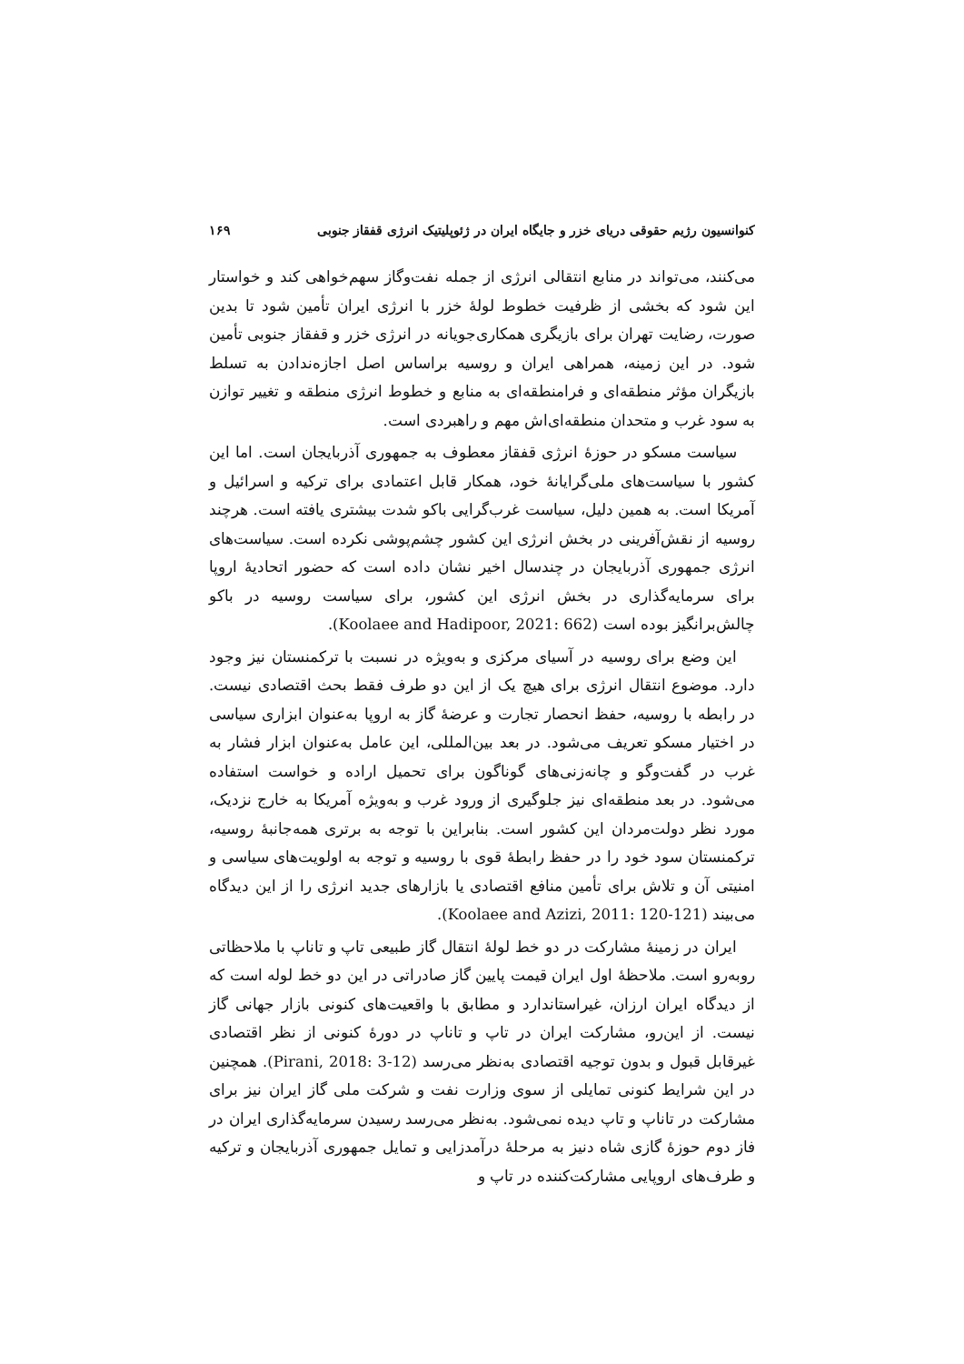کنوانسیون رژیم حقوقی دریای خزر و جایگاه ایران در ژئوپلیتیک انرژی قفقاز جنوبی ۱۶۹
می‌کنند، می‌تواند در منابع انتقالی انرژی از جمله نفت‌وگاز سهم‌خواهی کند و خواستار این شود که بخشی از ظرفیت خطوط لولهٔ خزر با انرژی ایران تأمین شود تا بدین صورت، رضایت تهران برای بازیگری همکاری‌جویانه در انرژی خزر و قفقاز جنوبی تأمین شود. در این زمینه، همراهی ایران و روسیه براساس اصل اجازه‌ندادن به تسلط بازیگران مؤثر منطقه‌ای و فرامنطقه‌ای به منابع و خطوط انرژی منطقه و تغییر توازن به سود غرب و متحدان منطقه‌ای‌اش مهم و راهبردی است.
سیاست مسکو در حوزهٔ انرژی قفقاز معطوف به جمهوری آذربایجان است. اما این کشور با سیاست‌های ملی‌گرایانهٔ خود، همکار قابل اعتمادی برای ترکیه و اسرائیل و آمریکا است. به همین دلیل، سیاست غرب‌گرایی باکو شدت بیشتری یافته است. هرچند روسیه از نقش‌آفرینی در بخش انرژی این کشور چشم‌پوشی نکرده است. سیاست‌های انرژی جمهوری آذربایجان در چندسال اخیر نشان داده است که حضور اتحادیهٔ اروپا برای سرمایه‌گذاری در بخش انرژی این کشور، برای سیاست روسیه در باکو چالش‌برانگیز بوده است (Koolaee and Hadipoor, 2021: 662).
این وضع برای روسیه در آسیای مرکزی و به‌ویژه در نسبت با ترکمنستان نیز وجود دارد. موضوع انتقال انرژی برای هیچ یک از این دو طرف فقط بحث اقتصادی نیست. در رابطه با روسیه، حفظ انحصار تجارت و عرضهٔ گاز به اروپا به‌عنوان ابزاری سیاسی در اختیار مسکو تعریف می‌شود. در بعد بین‌المللی، این عامل به‌عنوان ابزار فشار به غرب در گفت‌وگو و چانه‌زنی‌های گوناگون برای تحمیل اراده و خواست استفاده می‌شود. در بعد منطقه‌ای نیز جلوگیری از ورود غرب و به‌ویژه آمریکا به خارج نزدیک، مورد نظر دولت‌مردان این کشور است. بنابراین با توجه به برتری همه‌جانبهٔ روسیه، ترکمنستان سود خود را در حفظ رابطهٔ قوی با روسیه و توجه به اولویت‌های سیاسی و امنیتی آن و تلاش برای تأمین منافع اقتصادی یا بازارهای جدید انرژی را از این دیدگاه می‌بیند (Koolaee and Azizi, 2011: 120-121).
ایران در زمینهٔ مشارکت در دو خط لولهٔ انتقال گاز طبیعی تاپ و تاناپ با ملاحظاتی روبه‌رو است. ملاحظهٔ اول ایران قیمت پایین گاز صادراتی در این دو خط لوله است که از دیدگاه ایران ارزان، غیراستاندارد و مطابق با واقعیت‌های کنونی بازار جهانی گاز نیست. از این‌رو، مشارکت ایران در تاپ و تاناپ در دورهٔ کنونی از نظر اقتصادی غیرقابل قبول و بدون توجیه اقتصادی به‌نظر می‌رسد (Pirani, 2018: 3-12). همچنین در این شرایط کنونی تمایلی از سوی وزارت نفت و شرکت ملی گاز ایران نیز برای مشارکت در تاناپ و تاپ دیده نمی‌شود. به‌نظر می‌رسد رسیدن سرمایه‌گذاری ایران در فاز دوم حوزهٔ گازی شاه دنیز به مرحلهٔ درآمدزایی و تمایل جمهوری آذربایجان و ترکیه و طرف‌های اروپایی مشارکت‌کننده در تاپ و